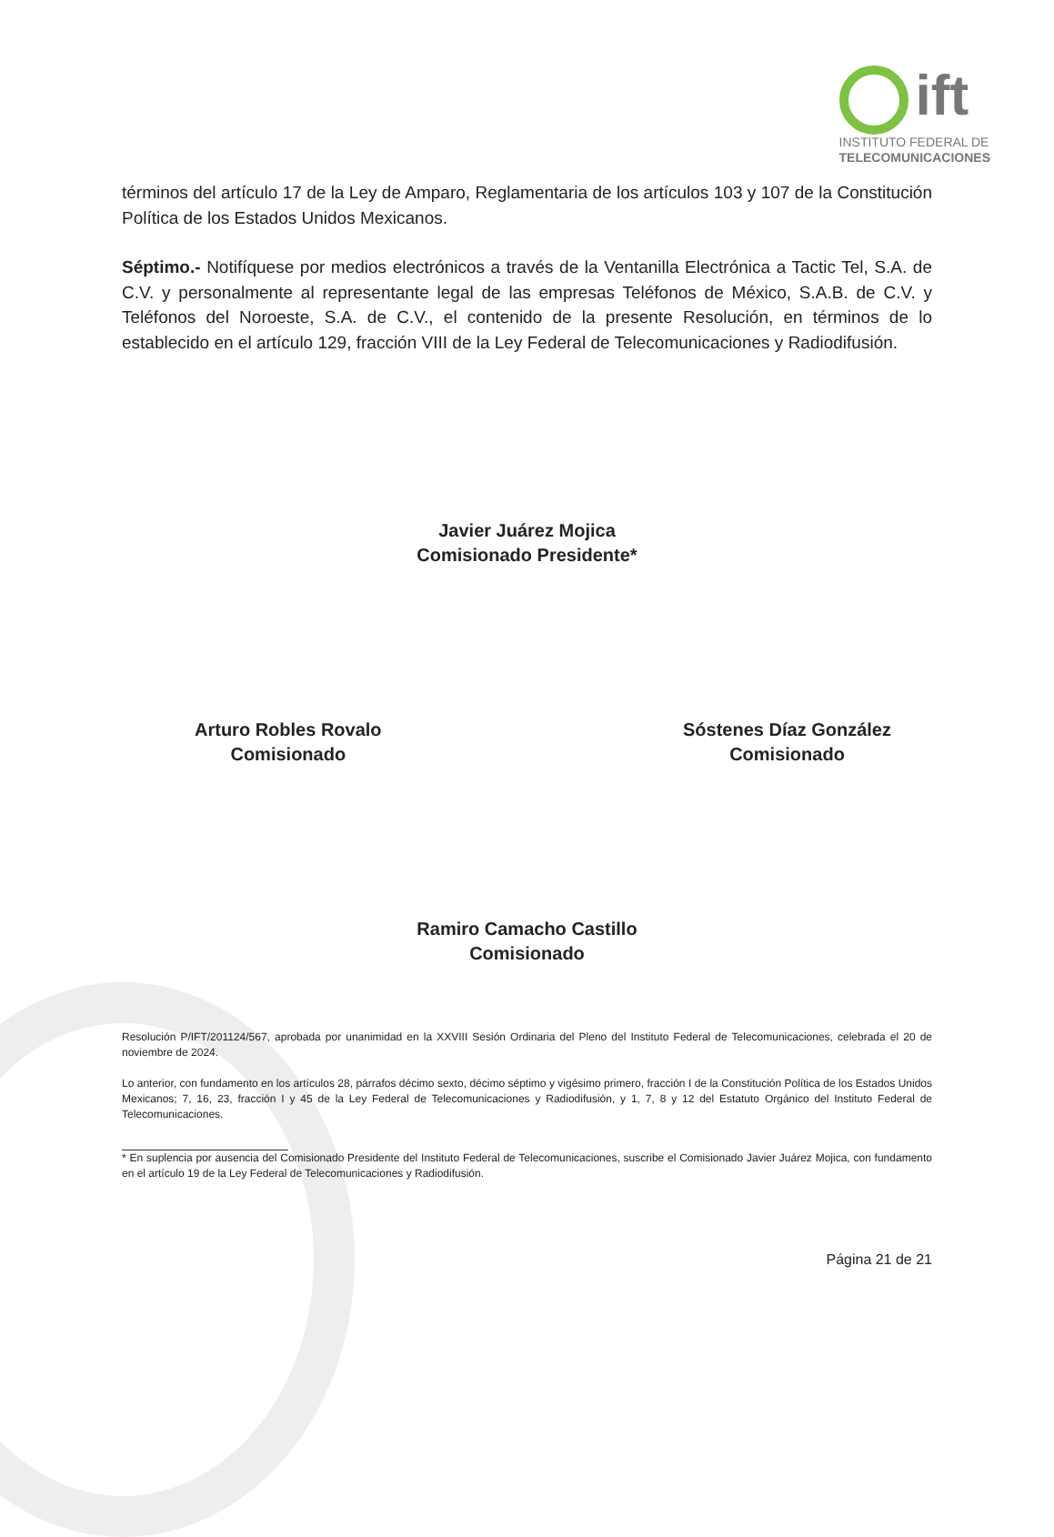ift
INSTITUTO FEDERAL DE
TELECOMUNICACIONES
términos del artículo 17 de la Ley de Amparo, Reglamentaria de los artículos 103 y 107 de la Constitución Política de los Estados Unidos Mexicanos.
Séptimo.- Notifíquese por medios electrónicos a través de la Ventanilla Electrónica a Tactic Tel, S.A. de C.V. y personalmente al representante legal de las empresas Teléfonos de México, S.A.B. de C.V. y Teléfonos del Noroeste, S.A. de C.V., el contenido de la presente Resolución, en términos de lo establecido en el artículo 129, fracción VIII de la Ley Federal de Telecomunicaciones y Radiodifusión.
Javier Juárez Mojica
Comisionado Presidente*
Arturo Robles Rovalo
Comisionado
Sóstenes Díaz González
Comisionado
Ramiro Camacho Castillo
Comisionado
Resolución P/IFT/201124/567, aprobada por unanimidad en la XXVIII Sesión Ordinaria del Pleno del Instituto Federal de Telecomunicaciones, celebrada el 20 de noviembre de 2024.
Lo anterior, con fundamento en los artículos 28, párrafos décimo sexto, décimo séptimo y vigésimo primero, fracción I de la Constitución Política de los Estados Unidos Mexicanos; 7, 16, 23, fracción I y 45 de la Ley Federal de Telecomunicaciones y Radiodifusión, y 1, 7, 8 y 12 del Estatuto Orgánico del Instituto Federal de Telecomunicaciones.
* En suplencia por ausencia del Comisionado Presidente del Instituto Federal de Telecomunicaciones, suscribe el Comisionado Javier Juárez Mojica, con fundamento en el artículo 19 de la Ley Federal de Telecomunicaciones y Radiodifusión.
Página 21 de 21